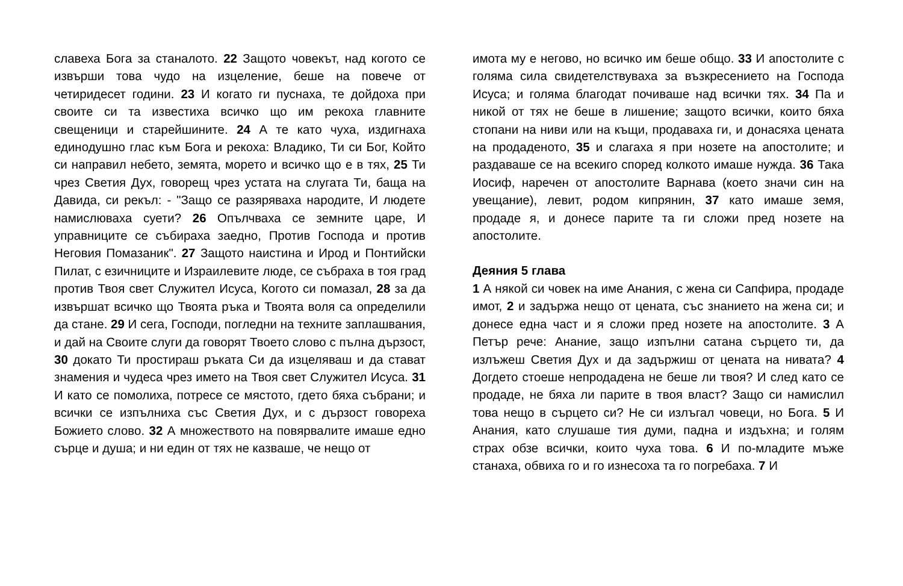славеха Бога за станалото. 22 Защото човекът, над когото се извърши това чудо на изцеление, беше на повече от четиридесет години. 23 И когато ги пуснаха, те дойдоха при своите си та известиха всичко що им рекоха главните свещеници и старейшините. 24 А те като чуха, издигнаха единодушно глас към Бога и рекоха: Владико, Ти си Бог, Който си направил небето, земята, морето и всичко що е в тях, 25 Ти чрез Светия Дух, говорещ чрез устата на слугата Ти, баща на Давида, си рекъл: - "Защо се разяряваха народите, И людете намислюваха суети? 26 Опълчваха се земните царе, И управниците се събираха заедно, Против Господа и против Неговия Помазаник". 27 Защото наистина и Ирод и Понтийски Пилат, с езичниците и Израилевите люде, се събраха в тоя град против Твоя свет Служител Исуса, Когото си помазал, 28 за да извършат всичко що Твоята ръка и Твоята воля са определили да стане. 29 И сега, Господи, погледни на техните заплашвания, и дай на Своите слуги да говорят Твоето слово с пълна дързост, 30 докато Ти простираш ръката Си да изцеляваш и да стават знамения и чудеса чрез името на Твоя свет Служител Исуса. 31 И като се помолиха, потресе се мястото, гдето бяха събрани; и всички се изпълниха със Светия Дух, и с дързост говореха Божието слово. 32 А множеството на повярвалите имаше едно сърце и душа; и ни един от тях не казваше, че нещо от
имота му е негово, но всичко им беше общо. 33 И апостолите с голяма сила свидетелствуваха за възкресението на Господа Исуса; и голяма благодат почиваше над всички тях. 34 Па и никой от тях не беше в лишение; защото всички, които бяха стопани на ниви или на къщи, продаваха ги, и донасяха цената на продаденото, 35 и слагаха я при нозете на апостолите; и раздаваше се на всекиго според колкото имаше нужда. 36 Така Иосиф, наречен от апостолите Варнава (което значи син на увещание), левит, родом кипрянин, 37 като имаше земя, продаде я, и донесе парите та ги сложи пред нозете на апостолите.
Деяния 5 глава
1 А някой си човек на име Анания, с жена си Сапфира, продаде имот, 2 и задържа нещо от цената, със знанието на жена си; и донесе една част и я сложи пред нозете на апостолите. 3 А Петър рече: Анание, защо изпълни сатана сърцето ти, да излъжеш Светия Дух и да задържиш от цената на нивата? 4 Догдето стоеше непродадена не беше ли твоя? И след като се продаде, не бяха ли парите в твоя власт? Защо си намислил това нещо в сърцето си? Не си излъгал човеци, но Бога. 5 И Анания, като слушаше тия думи, падна и издъхна; и голям страх обзе всички, които чуха това. 6 И по-младите мъже станаха, обвиха го и го изнесоха та го погребаха. 7 И